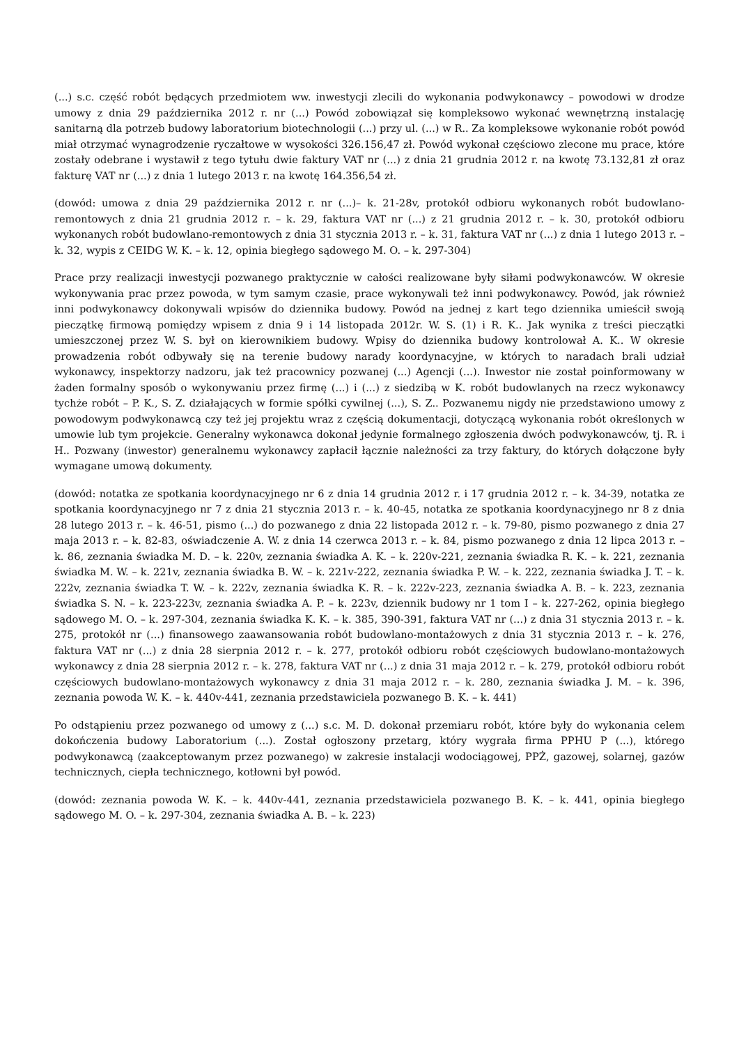(...) s.c. część robót będących przedmiotem ww. inwestycji zlecili do wykonania podwykonawcy – powodowi w drodze umowy z dnia 29 października 2012 r. nr (...) Powód zobowiązał się kompleksowo wykonać wewnętrzną instalację sanitarną dla potrzeb budowy laboratorium biotechnologii (...) przy ul. (...) w R.. Za kompleksowe wykonanie robót powód miał otrzymać wynagrodzenie ryczałtowe w wysokości 326.156,47 zł. Powód wykonał częściowo zlecone mu prace, które zostały odebrane i wystawił z tego tytułu dwie faktury VAT nr (...) z dnia 21 grudnia 2012 r. na kwotę 73.132,81 zł oraz fakturę VAT nr (...) z dnia 1 lutego 2013 r. na kwotę 164.356,54 zł.
(dowód: umowa z dnia 29 października 2012 r. nr (...)– k. 21-28v, protokół odbioru wykonanych robót budowlano-remontowych z dnia 21 grudnia 2012 r. – k. 29, faktura VAT nr (...) z 21 grudnia 2012 r. – k. 30, protokół odbioru wykonanych robót budowlano-remontowych z dnia 31 stycznia 2013 r. – k. 31, faktura VAT nr (...) z dnia 1 lutego 2013 r. – k. 32, wypis z CEIDG W. K. – k. 12, opinia biegłego sądowego M. O. – k. 297-304)
Prace przy realizacji inwestycji pozwanego praktycznie w całości realizowane były siłami podwykonawców. W okresie wykonywania prac przez powoda, w tym samym czasie, prace wykonywali też inni podwykonawcy. Powód, jak również inni podwykonawcy dokonywali wpisów do dziennika budowy. Powód na jednej z kart tego dziennika umieścił swoją pieczątkę firmową pomiędzy wpisem z dnia 9 i 14 listopada 2012r. W. S. (1) i R. K.. Jak wynika z treści pieczątki umieszczonej przez W. S. był on kierownikiem budowy. Wpisy do dziennika budowy kontrolował A. K.. W okresie prowadzenia robót odbywały się na terenie budowy narady koordynacyjne, w których to naradach brali udział wykonawcy, inspektorzy nadzoru, jak też pracownicy pozwanej (...) Agencji (...). Inwestor nie został poinformowany w żaden formalny sposób o wykonywaniu przez firmę (...) i (...) z siedzibą w K. robót budowlanych na rzecz wykonawcy tychże robót – P. K., S. Z. działających w formie spółki cywilnej (...), S. Z.. Pozwanemu nigdy nie przedstawiono umowy z powodowym podwykonawcą czy też jej projektu wraz z częścią dokumentacji, dotyczącą wykonania robót określonych w umowie lub tym projekcie. Generalny wykonawca dokonał jedynie formalnego zgłoszenia dwóch podwykonawców, tj. R. i H.. Pozwany (inwestor) generalnemu wykonawcy zapłacił łącznie należności za trzy faktury, do których dołączone były wymagane umową dokumenty.
(dowód: notatka ze spotkania koordynacyjnego nr 6 z dnia 14 grudnia 2012 r. i 17 grudnia 2012 r. – k. 34-39, notatka ze spotkania koordynacyjnego nr 7 z dnia 21 stycznia 2013 r. – k. 40-45, notatka ze spotkania koordynacyjnego nr 8 z dnia 28 lutego 2013 r. – k. 46-51, pismo (...) do pozwanego z dnia 22 listopada 2012 r. – k. 79-80, pismo pozwanego z dnia 27 maja 2013 r. – k. 82-83, oświadczenie A. W. z dnia 14 czerwca 2013 r. – k. 84, pismo pozwanego z dnia 12 lipca 2013 r. – k. 86, zeznania świadka M. D. – k. 220v, zeznania świadka A. K. – k. 220v-221, zeznania świadka R. K. – k. 221, zeznania świadka M. W. – k. 221v, zeznania świadka B. W. – k. 221v-222, zeznania świadka P. W. – k. 222, zeznania świadka J. T. – k. 222v, zeznania świadka T. W. – k. 222v, zeznania świadka K. R. – k. 222v-223, zeznania świadka A. B. – k. 223, zeznania świadka S. N. – k. 223-223v, zeznania świadka A. P. – k. 223v, dziennik budowy nr 1 tom I – k. 227-262, opinia biegłego sądowego M. O. – k. 297-304, zeznania świadka K. K. – k. 385, 390-391, faktura VAT nr (...) z dnia 31 stycznia 2013 r. – k. 275, protokół nr (...) finansowego zaawansowania robót budowlano-montażowych z dnia 31 stycznia 2013 r. – k. 276, faktura VAT nr (...) z dnia 28 sierpnia 2012 r. – k. 277, protokół odbioru robót częściowych budowlano-montażowych wykonawcy z dnia 28 sierpnia 2012 r. – k. 278, faktura VAT nr (...) z dnia 31 maja 2012 r. – k. 279, protokół odbioru robót częściowych budowlano-montażowych wykonawcy z dnia 31 maja 2012 r. – k. 280, zeznania świadka J. M. – k. 396, zeznania powoda W. K. – k. 440v-441, zeznania przedstawiciela pozwanego B. K. – k. 441)
Po odstąpieniu przez pozwanego od umowy z (...) s.c. M. D. dokonał przemiaru robót, które były do wykonania celem dokończenia budowy Laboratorium (...). Został ogłoszony przetarg, który wygrała firma PPHU P (...), którego podwykonawcą (zaakceptowanym przez pozwanego) w zakresie instalacji wodociągowej, PPŻ, gazowej, solarnej, gazów technicznych, ciepła technicznego, kotłowni był powód.
(dowód: zeznania powoda W. K. – k. 440v-441, zeznania przedstawiciela pozwanego B. K. – k. 441, opinia biegłego sądowego M. O. – k. 297-304, zeznania świadka A. B. – k. 223)